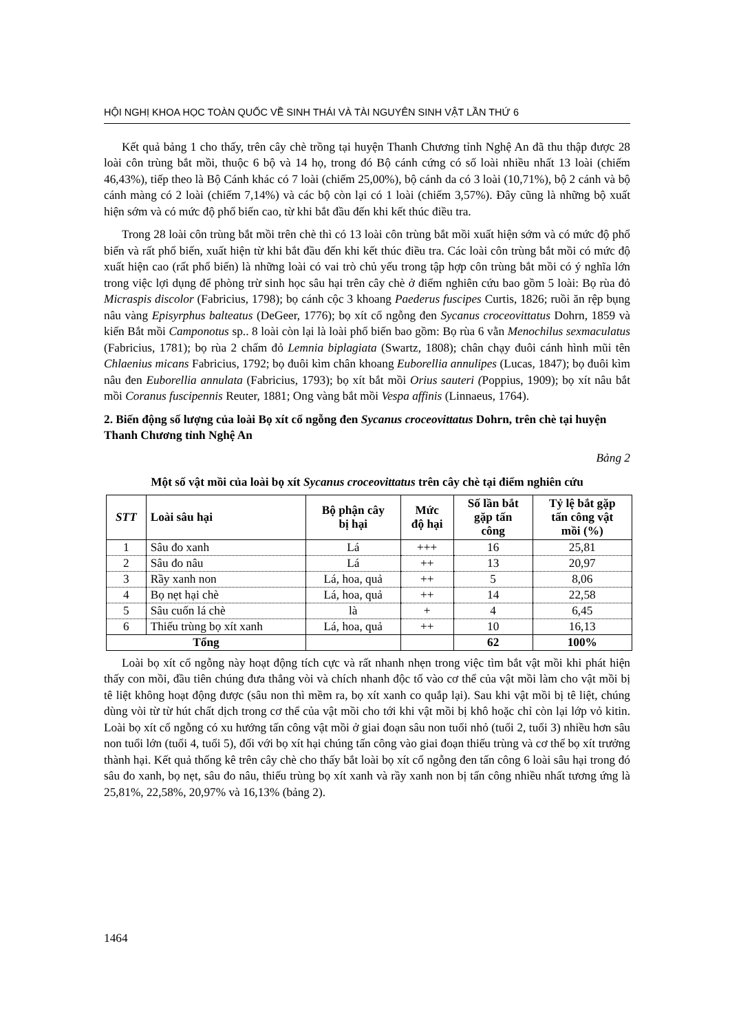HỘI NGHỊ KHOA HỌC TOÀN QUỐC VỀ SINH THÁI VÀ TÀI NGUYÊN SINH VẬT LẦN THỨ 6
Kết quả bảng 1 cho thấy, trên cây chè trồng tại huyện Thanh Chương tỉnh Nghệ An đã thu thập được 28 loài côn trùng bắt mồi, thuộc 6 bộ và 14 họ, trong đó Bộ cánh cứng có số loài nhiều nhất 13 loài (chiếm 46,43%), tiếp theo là Bộ Cánh khác có 7 loài (chiếm 25,00%), bộ cánh da có 3 loài (10,71%), bộ 2 cánh và bộ cánh màng có 2 loài (chiếm 7,14%) và các bộ còn lại có 1 loài (chiếm 3,57%). Đây cũng là những bộ xuất hiện sớm và có mức độ phổ biến cao, từ khi bắt đầu đến khi kết thúc điều tra.
Trong 28 loài côn trùng bắt mồi trên chè thì có 13 loài côn trùng bắt mồi xuất hiện sớm và có mức độ phổ biến và rất phổ biến, xuất hiện từ khi bắt đầu đến khi kết thúc điều tra. Các loài côn trùng bắt mồi có mức độ xuất hiện cao (rất phổ biến) là những loài có vai trò chủ yếu trong tập hợp côn trùng bắt mồi có ý nghĩa lớn trong việc lợi dụng để phòng trừ sinh học sâu hại trên cây chè ở điểm nghiên cứu bao gồm 5 loài: Bọ rùa đỏ Micraspis discolor (Fabricius, 1798); bọ cánh cộc 3 khoang Paederus fuscipes Curtis, 1826; ruồi ăn rệp bụng nâu vàng Episyrphus balteatus (DeGeer, 1776); bọ xít cổ ngỗng đen Sycanus croceovittatus Dohrn, 1859 và kiến Bắt mồi Camponotus sp.. 8 loài còn lại là loài phổ biến bao gồm: Bọ rùa 6 vằn Menochilus sexmaculatus (Fabricius, 1781); bọ rùa 2 chấm đỏ Lemnia biplagiata (Swartz, 1808); chân chạy đuôi cánh hình mũi tên Chlaenius micans Fabricius, 1792; bọ đuôi kìm chân khoang Euborellia annulipes (Lucas, 1847); bọ đuôi kìm nâu đen Euborellia annulata (Fabricius, 1793); bọ xít bắt mồi Orius sauteri (Poppius, 1909); bọ xít nâu bắt mồi Coranus fuscipennis Reuter, 1881; Ong vàng bắt mồi Vespa affinis (Linnaeus, 1764).
2. Biến động số lượng của loài Bọ xít cổ ngỗng đen Sycanus croceovittatus Dohrn, trên chè tại huyện Thanh Chương tỉnh Nghệ An
Bảng 2
Một số vật mồi của loài bọ xít Sycanus croceovittatus trên cây chè tại điểm nghiên cứu
| STT | Loài sâu hại | Bộ phận cây bị hại | Mức độ hại | Số lần bắt gặp tấn công | Tỷ lệ bắt gặp tấn công vật mồi (%) |
| --- | --- | --- | --- | --- | --- |
| 1 | Sâu đo xanh | Lá | +++ | 16 | 25,81 |
| 2 | Sâu đo nâu | Lá | ++ | 13 | 20,97 |
| 3 | Rầy xanh non | Lá, hoa, quả | ++ | 5 | 8,06 |
| 4 | Bọ nẹt hại chè | Lá, hoa, quả | ++ | 14 | 22,58 |
| 5 | Sâu cuốn lá chè | là | + | 4 | 6,45 |
| 6 | Thiếu trùng bọ xít xanh | Lá, hoa, quả | ++ | 10 | 16,13 |
| Tổng | | | | 62 | 100% |
Loài bọ xít cổ ngỗng này hoạt động tích cực và rất nhanh nhẹn trong việc tìm bắt vật mồi khi phát hiện thấy con mồi, đầu tiên chúng đưa thẳng vòi và chích nhanh độc tố vào cơ thể của vật mồi làm cho vật mồi bị tê liệt không hoạt động được (sâu non thì mềm ra, bọ xít xanh co quắp lại). Sau khi vật mồi bị tê liệt, chúng dùng vòi từ từ hút chất dịch trong cơ thể của vật mồi cho tới khi vật mồi bị khô hoặc chỉ còn lại lớp vỏ kitin. Loài bọ xít cổ ngỗng có xu hướng tấn công vật mồi ở giai đoạn sâu non tuổi nhỏ (tuổi 2, tuổi 3) nhiều hơn sâu non tuổi lớn (tuổi 4, tuổi 5), đối với bọ xít hại chúng tấn công vào giai đoạn thiếu trùng và cơ thể bọ xít trưởng thành hại. Kết quả thống kê trên cây chè cho thấy bắt loài bọ xít cổ ngỗng đen tấn công 6 loài sâu hại trong đó sâu đo xanh, bọ nẹt, sâu đo nâu, thiếu trùng bọ xít xanh và rầy xanh non bị tấn công nhiều nhất tương ứng là 25,81%, 22,58%, 20,97% và 16,13% (bảng 2).
1464